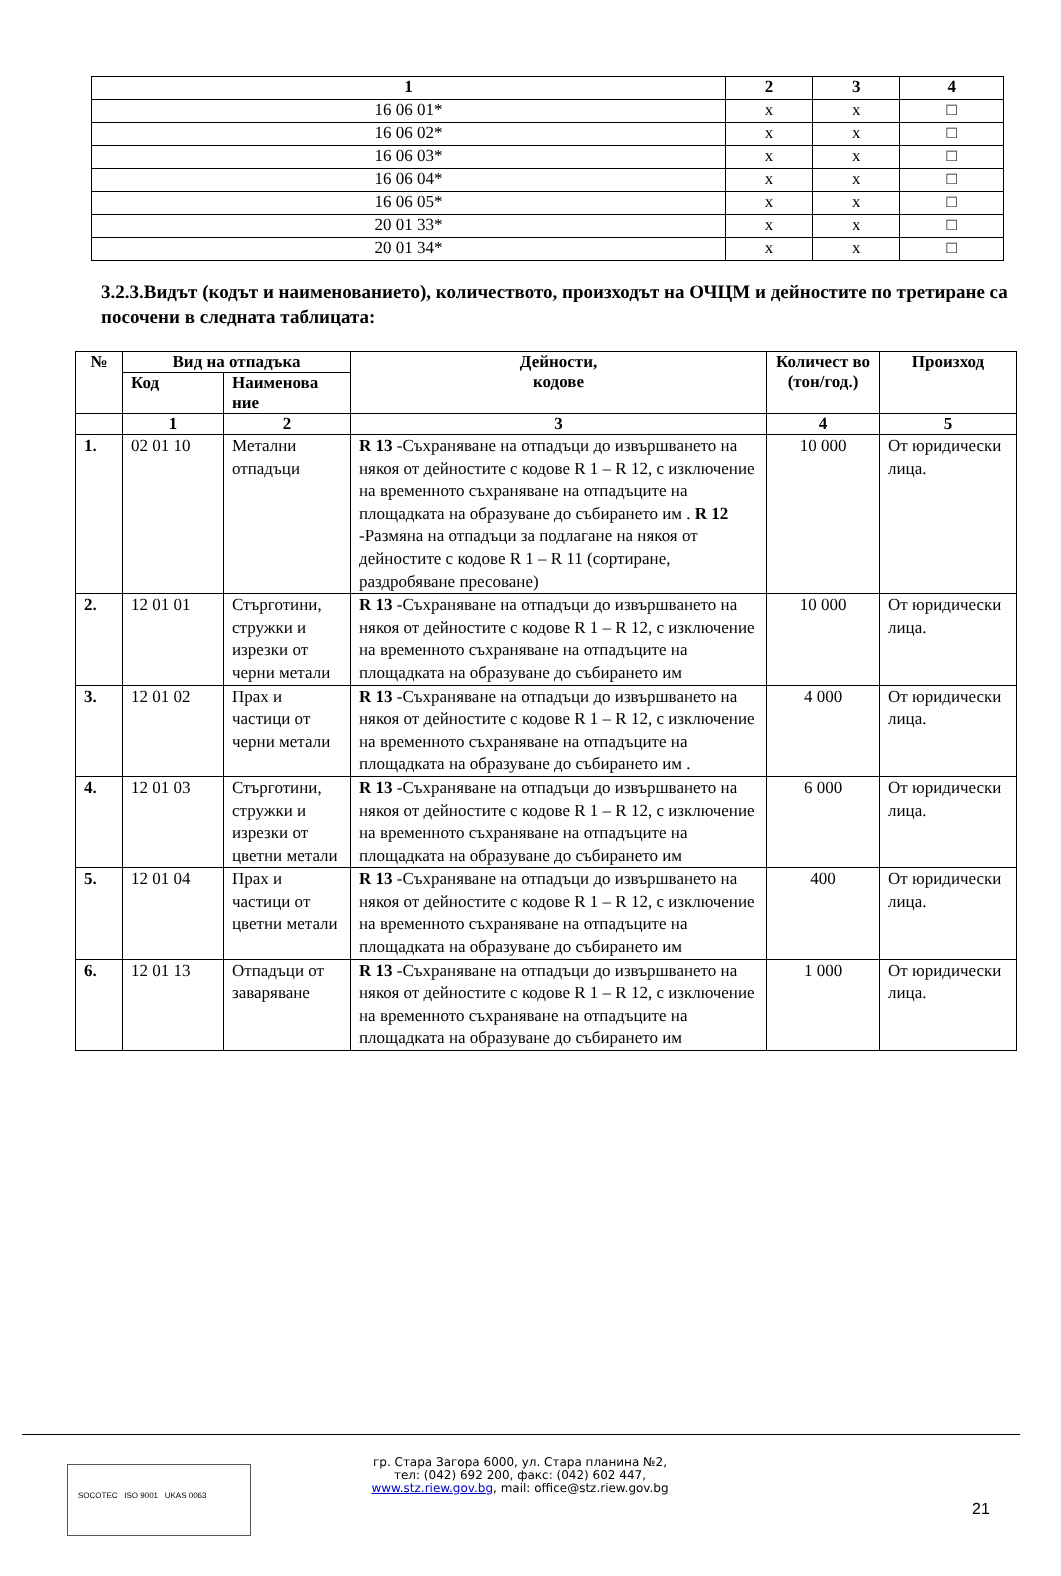| 1 | 2 | 3 | 4 |
| --- | --- | --- | --- |
| 16 06 01* | x | x | □ |
| 16 06 02* | x | x | □ |
| 16 06 03* | x | x | □ |
| 16 06 04* | x | x | □ |
| 16 06 05* | x | x | □ |
| 20 01 33* | x | x | □ |
| 20 01 34* | x | x | □ |
3.2.3.Видът (кодът и наименованието), количеството, произходът на ОЧЦМ и дейностите по третиране са посочени в следната таблицата:
| № | Вид на отпадъка | | Дейности, кодове | Количест во (тон/год.) | Произход |
| --- | --- | --- | --- | --- | --- |
| | Код | Наименова ние | | | |
| | 1 | 2 | 3 | 4 | 5 |
| 1. | 02 01 10 | Метални отпадъци | R 13 -Съхраняване на отпадъци до извършването на някоя от дейностите с кодове R 1 – R 12, с изключение на временното съхраняване на отпадъците на площадката на образуване до събирането им . R 12 -Размяна на отпадъци за подлагане на някоя от дейностите с кодове R 1 – R 11 (сортиране, раздробяване пресоване) | 10 000 | От юридически лица. |
| 2. | 12 01 01 | Стърготини, стружки и изрезки от черни метали | R 13 -Съхраняване на отпадъци до извършването на някоя от дейностите с кодове R 1 – R 12, с изключение на временното съхраняване на отпадъците на площадката на образуване до събирането им | 10 000 | От юридически лица. |
| 3. | 12 01 02 | Прах и частици от черни метали | R 13 -Съхраняване на отпадъци до извършването на някоя от дейностите с кодове R 1 – R 12, с изключение на временното съхраняване на отпадъците на площадката на образуване до събирането им . | 4 000 | От юридически лица. |
| 4. | 12 01 03 | Стърготини, стружки и изрезки от цветни метали | R 13 -Съхраняване на отпадъци до извършването на някоя от дейностите с кодове R 1 – R 12, с изключение на временното съхраняване на отпадъците на площадката на образуване до събирането им | 6 000 | От юридически лица. |
| 5. | 12 01 04 | Прах и частици от цветни метали | R 13 -Съхраняване на отпадъци до извършването на някоя от дейностите с кодове R 1 – R 12, с изключение на временното съхраняване на отпадъците на площадката на образуване до събирането им | 400 | От юридически лица. |
| 6. | 12 01 13 | Отпадъци от заваряване | R 13 -Съхраняване на отпадъци до извършването на някоя от дейностите с кодове R 1 – R 12, с изключение на временното съхраняване на отпадъците на площадката на образуване до събирането им | 1 000 | От юридически лица. |
SOCOTEC ISO 9001 UKAS 0063
гр. Стара Загора 6000, ул. Стара планина №2,
тел: (042) 692 200, факс: (042) 602 447,
www.stz.riew.gov.bg, mail: office@stz.riew.gov.bg
21